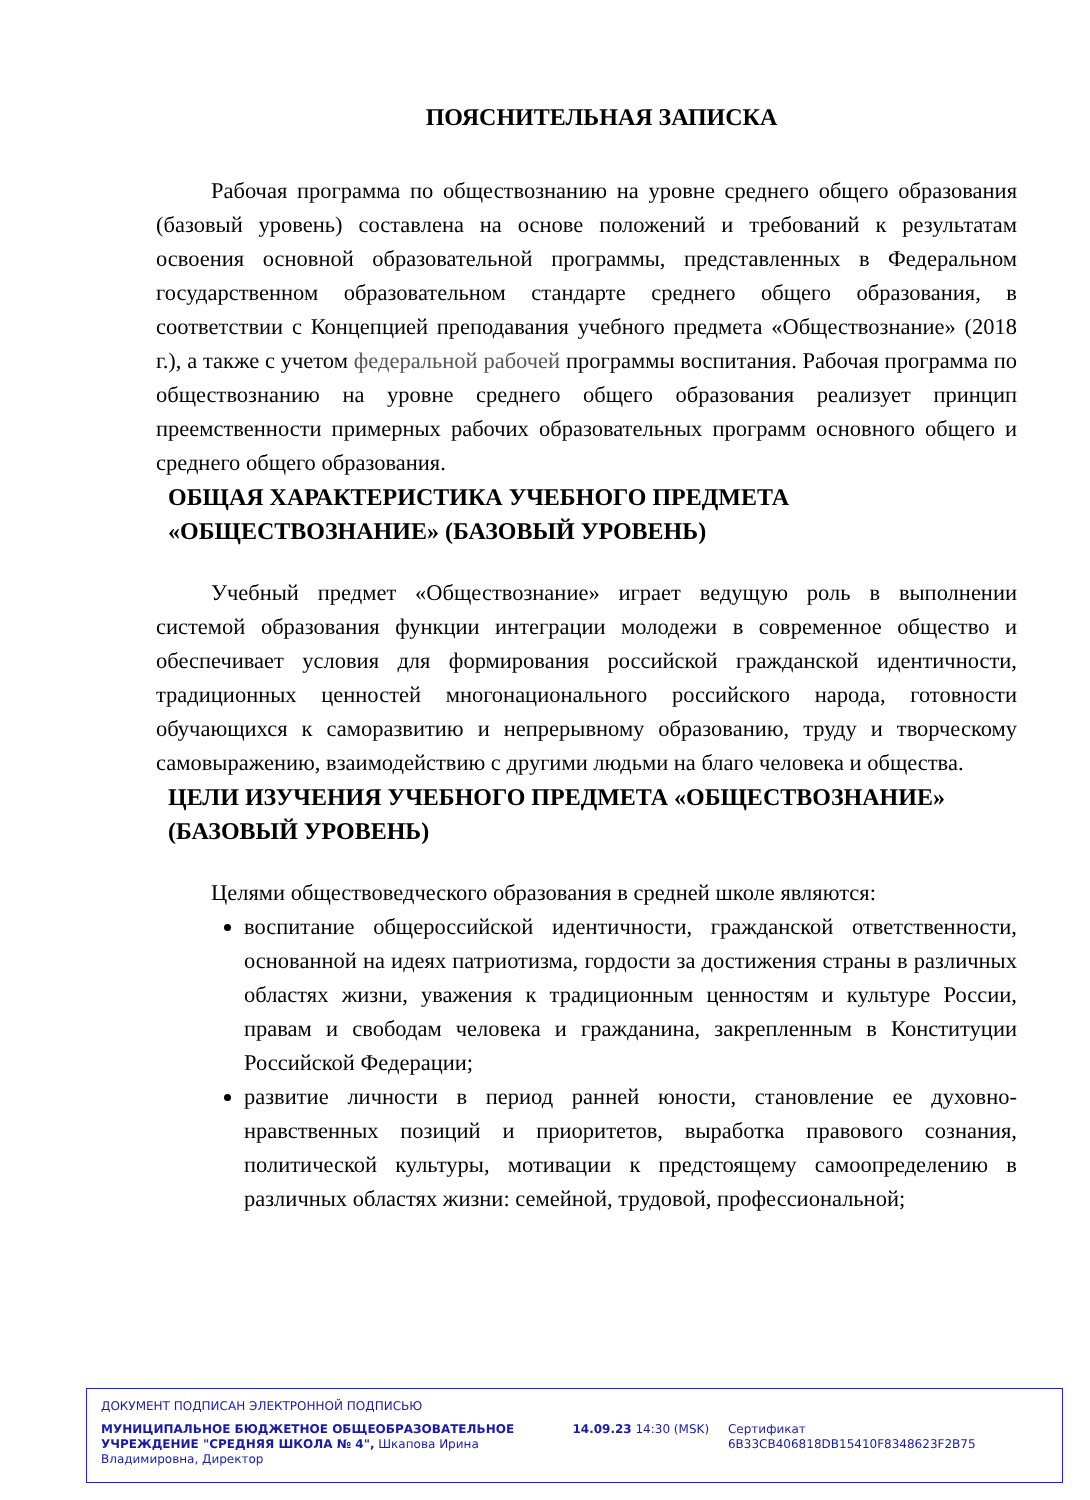ПОЯСНИТЕЛЬНАЯ ЗАПИСКА
Рабочая программа по обществознанию на уровне среднего общего образования (базовый уровень) составлена на основе положений и требований к результатам освоения основной образовательной программы, представленных в Федеральном государственном образовательном стандарте среднего общего образования, в соответствии с Концепцией преподавания учебного предмета «Обществознание» (2018 г.), а также с учетом федеральной рабочей программы воспитания. Рабочая программа по обществознанию на уровне среднего общего образования реализует принцип преемственности примерных рабочих образовательных программ основного общего и среднего общего образования.
ОБЩАЯ ХАРАКТЕРИСТИКА УЧЕБНОГО ПРЕДМЕТА
«ОБЩЕСТВОЗНАНИЕ» (БАЗОВЫЙ УРОВЕНЬ)
Учебный предмет «Обществознание» играет ведущую роль в выполнении системой образования функции интеграции молодежи в современное общество и обеспечивает условия для формирования российской гражданской идентичности, традиционных ценностей многонационального российского народа, готовности обучающихся к саморазвитию и непрерывному образованию, труду и творческому самовыражению, взаимодействию с другими людьми на благо человека и общества.
ЦЕЛИ ИЗУЧЕНИЯ УЧЕБНОГО ПРЕДМЕТА «ОБЩЕСТВОЗНАНИЕ»
(БАЗОВЫЙ УРОВЕНЬ)
Целями обществоведческого образования в средней школе являются:
воспитание общероссийской идентичности, гражданской ответственности, основанной на идеях патриотизма, гордости за достижения страны в различных областях жизни, уважения к традиционным ценностям и культуре России, правам и свободам человека и гражданина, закрепленным в Конституции Российской Федерации;
развитие личности в период ранней юности, становление ее духовно-нравственных позиций и приоритетов, выработка правового сознания, политической культуры, мотивации к предстоящему самоопределению в различных областях жизни: семейной, трудовой, профессиональной;
ДОКУМЕНТ ПОДПИСАН ЭЛЕКТРОННОЙ ПОДПИСЬЮ
МУНИЦИПАЛЬНОЕ БЮДЖЕТНОЕ ОБЩЕОБРАЗОВАТЕЛЬНОЕ УЧРЕЖДЕНИЕ "СРЕДНЯЯ ШКОЛА № 4", Шкапова Ирина Владимировна, Директор
14.09.23 14:30 (MSK) Сертификат 6B33CB406818DB15410F8348623F2B75